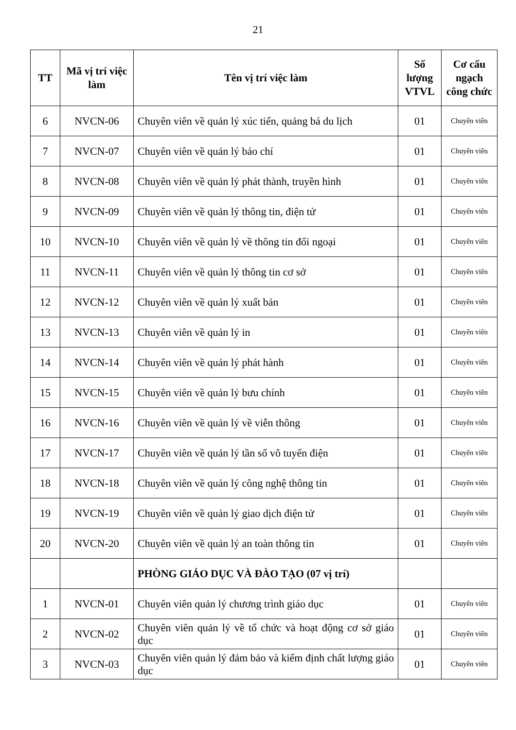21
| TT | Mã vị trí việc làm | Tên vị trí việc làm | Số lượng VTVL | Cơ cấu ngạch công chức |
| --- | --- | --- | --- | --- |
| 6 | NVCN-06 | Chuyên viên về quản lý xúc tiến, quảng bá du lịch | 01 | Chuyên viên |
| 7 | NVCN-07 | Chuyên viên về quản lý báo chí | 01 | Chuyên viên |
| 8 | NVCN-08 | Chuyên viên về quản lý phát thành, truyền hình | 01 | Chuyên viên |
| 9 | NVCN-09 | Chuyên viên về quản lý thông tin, điện tử | 01 | Chuyên viên |
| 10 | NVCN-10 | Chuyên viên về quản lý về thông tin đối ngoại | 01 | Chuyên viên |
| 11 | NVCN-11 | Chuyên viên về quản lý thông tin cơ sở | 01 | Chuyên viên |
| 12 | NVCN-12 | Chuyên viên về quản lý xuất bản | 01 | Chuyên viên |
| 13 | NVCN-13 | Chuyên viên về quản lý in | 01 | Chuyên viên |
| 14 | NVCN-14 | Chuyên viên về quản lý phát hành | 01 | Chuyên viên |
| 15 | NVCN-15 | Chuyên viên về quản lý bưu chính | 01 | Chuyên viên |
| 16 | NVCN-16 | Chuyên viên về quản lý về viễn thông | 01 | Chuyên viên |
| 17 | NVCN-17 | Chuyên viên về quản lý tần số vô tuyến điện | 01 | Chuyên viên |
| 18 | NVCN-18 | Chuyên viên về quản lý công nghệ thông tin | 01 | Chuyên viên |
| 19 | NVCN-19 | Chuyên viên về quản lý giao dịch điện tử | 01 | Chuyên viên |
| 20 | NVCN-20 | Chuyên viên về quản lý an toàn thông tin | 01 | Chuyên viên |
| | | PHÒNG GIÁO DỤC VÀ ĐÀO TẠO (07 vị trí) | | |
| 1 | NVCN-01 | Chuyên viên quản lý chương trình giáo dục | 01 | Chuyên viên |
| 2 | NVCN-02 | Chuyên viên quản lý về tổ chức và hoạt động cơ sở giáo dục | 01 | Chuyên viên |
| 3 | NVCN-03 | Chuyên viên quản lý đảm bảo và kiểm định chất lượng giáo dục | 01 | Chuyên viên |